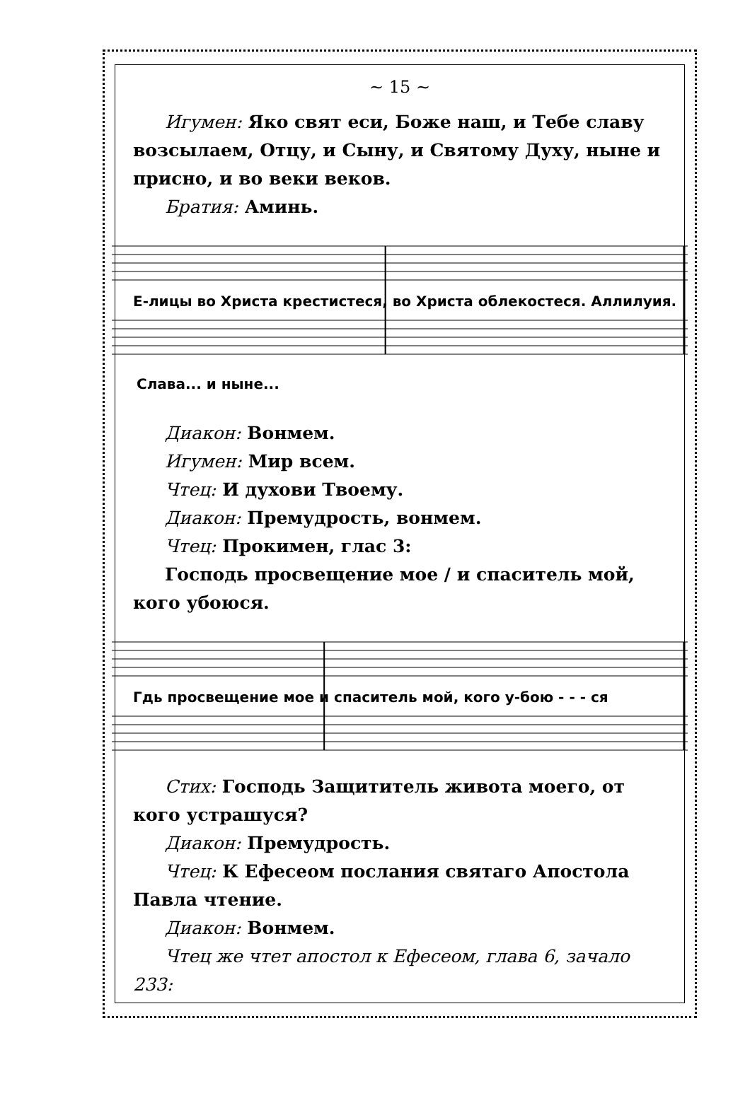~ 15 ~
Игумен: Яко свят еси, Боже наш, и Тебе славу возсылаем, Отцу, и Сыну, и Святому Духу, ныне и присно, и во веки веков.
Братия: Аминь.
Е-лицы во Христа крестистеся, во Христа облекостеся. Аллилуия.
Слава... и ныне...
Диакон: Вонмем.
Игумен: Мир всем.
Чтец: И духови Твоему.
Диакон: Премудрость, вонмем.
Чтец: Прокимен, глас 3:
Господь просвещение мое / и спаситель мой, кого убоюся.
Гдь просвещение мое и спаситель мой, кого у-бою - - - ся
Стих: Господь Защититель живота моего, от кого устрашуся?
Диакон: Премудрость.
Чтец: К Ефесеом послания святаго Апостола Павла чтение.
Диакон: Вонмем.
Чтец же чтет апостол к Ефесеом, глава 6, зачало 233: